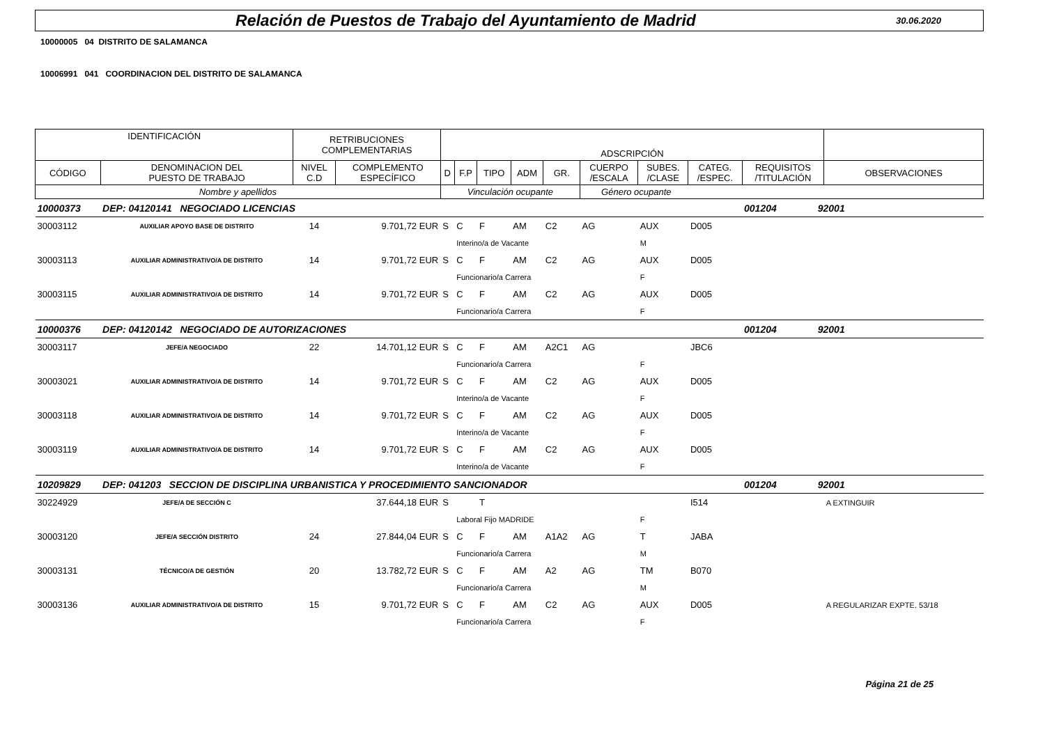Relación de Puestos de Trabajo del Ayuntamiento de Madrid
30.06.2020
10000005 04 DISTRITO DE SALAMANCA
10006991 041 COORDINACION DEL DISTRITO DE SALAMANCA
| IDENTIFICACIÓN | | RETRIBUCIONES COMPLEMENTARIAS | | ADSCRIPCIÓN | | | | | | | | | | |
| --- | --- | --- | --- | --- | --- | --- | --- | --- | --- | --- | --- | --- | --- | --- |
| CÓDIGO | DENOMINACION DEL PUESTO DE TRABAJO | NIVEL C.D | COMPLEMENTO ESPECÍFICO | D | F.P | TIPO | ADM | GR. | CUERPO /ESCALA | SUBES. /CLASE | CATEG. /ESPEC. | REQUISITOS /TITULACIÓN | | OBSERVACIONES |
| Nombre y apellidos | | | | Vinculación ocupante | | | | | Género ocupante | | | | | |
| 10000373 | DEP: 04120141 NEGOCIADO LICENCIAS | | | | | | | | | | | 001204 | 92001 | |
| 30003112 | AUXILIAR APOYO BASE DE DISTRITO | 14 | 9.701,72 EUR | S | C | F | AM | C2 | AG | AUX | D005 | | | |
| | | | | | Interino/a de Vacante | | | | | M | | | | |
| 30003113 | AUXILIAR ADMINISTRATIVO/A DE DISTRITO | 14 | 9.701,72 EUR | S | C | F | AM | C2 | AG | AUX | D005 | | | |
| | | | | | Funcionario/a Carrera | | | | | F | | | | |
| 30003115 | AUXILIAR ADMINISTRATIVO/A DE DISTRITO | 14 | 9.701,72 EUR | S | C | F | AM | C2 | AG | AUX | D005 | | | |
| | | | | | Funcionario/a Carrera | | | | | F | | | | |
| 10000376 | DEP: 04120142 NEGOCIADO DE AUTORIZACIONES | | | | | | | | | | | 001204 | 92001 | |
| 30003117 | JEFE/A NEGOCIADO | 22 | 14.701,12 EUR | S | C | F | AM | A2C1 | AG | | JBC6 | | | |
| | | | | | Funcionario/a Carrera | | | | | F | | | | |
| 30003021 | AUXILIAR ADMINISTRATIVO/A DE DISTRITO | 14 | 9.701,72 EUR | S | C | F | AM | C2 | AG | AUX | D005 | | | |
| | | | | | Interino/a de Vacante | | | | | F | | | | |
| 30003118 | AUXILIAR ADMINISTRATIVO/A DE DISTRITO | 14 | 9.701,72 EUR | S | C | F | AM | C2 | AG | AUX | D005 | | | |
| | | | | | Interino/a de Vacante | | | | | F | | | | |
| 30003119 | AUXILIAR ADMINISTRATIVO/A DE DISTRITO | 14 | 9.701,72 EUR | S | C | F | AM | C2 | AG | AUX | D005 | | | |
| | | | | | Interino/a de Vacante | | | | | F | | | | |
| 10209829 | DEP: 041203 SECCION DE DISCIPLINA URBANISTICA Y PROCEDIMIENTO SANCIONADOR | | | | | | | | | | | 001204 | 92001 | |
| 30224929 | JEFE/A DE SECCIÓN C | | 37.644,18 EUR | S | | T | | | | | I514 | | | A EXTINGUIR |
| | | | | | Laboral Fijo MADRIDE | | | | | F | | | | |
| 30003120 | JEFE/A SECCIÓN DISTRITO | 24 | 27.844,04 EUR | S | C | F | AM | A1A2 | AG | T | JABA | | | |
| | | | | | Funcionario/a Carrera | | | | | M | | | | |
| 30003131 | TÉCNICO/A DE GESTIÓN | 20 | 13.782,72 EUR | S | C | F | AM | A2 | AG | TM | B070 | | | |
| | | | | | Funcionario/a Carrera | | | | | M | | | | |
| 30003136 | AUXILIAR ADMINISTRATIVO/A DE DISTRITO | 15 | 9.701,72 EUR | S | C | F | AM | C2 | AG | AUX | D005 | | | A REGULARIZAR EXPTE. 53/18 |
| | | | | | Funcionario/a Carrera | | | | | F | | | | |
Página 21 de 25